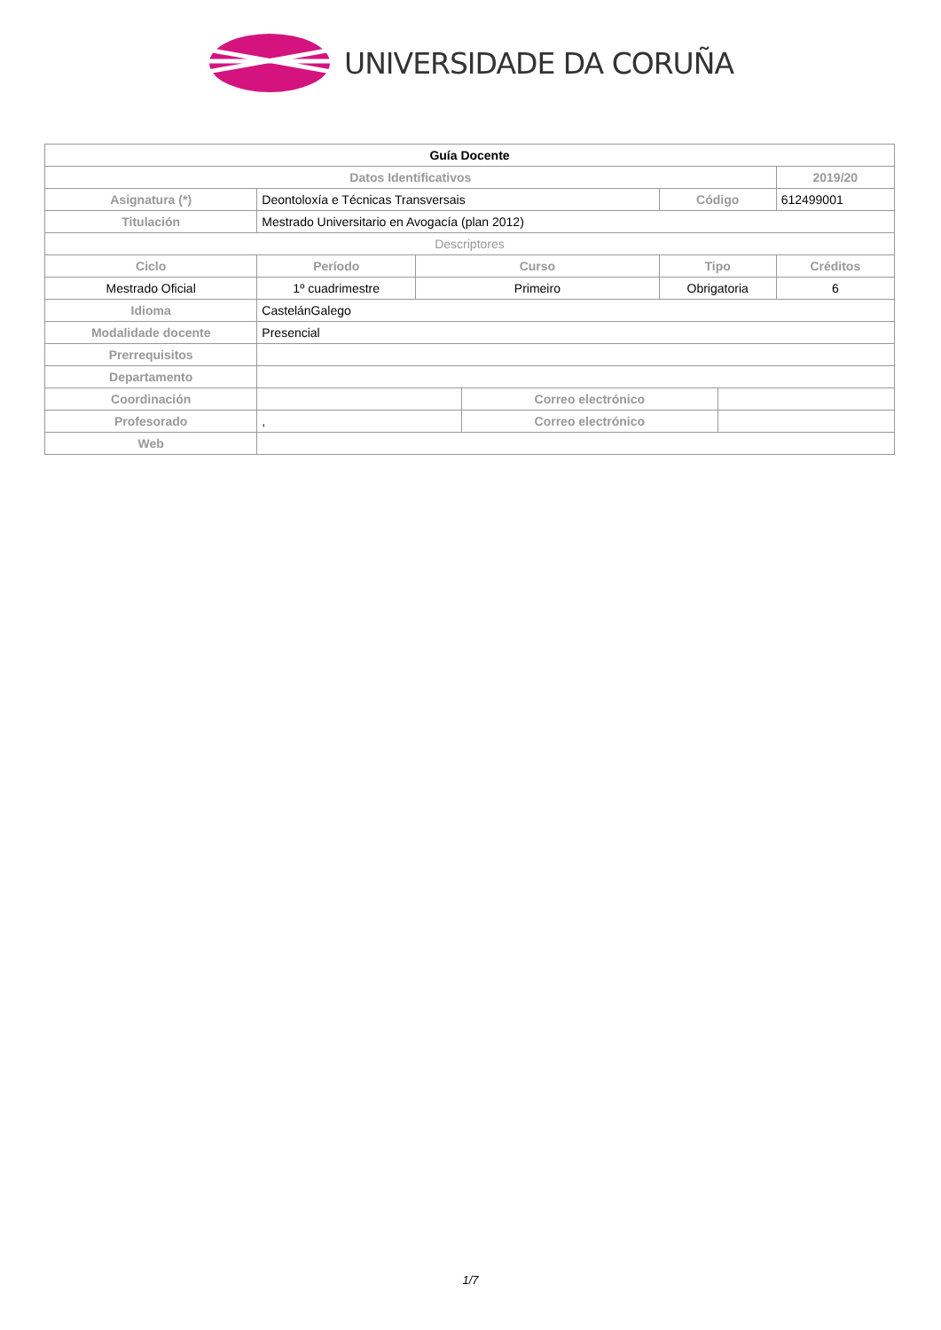UNIVERSIDADE DA CORUÑA
| Guía Docente | | | | | | |
| Datos Identificativos | | | | | | 2019/20 |
| Asignatura (*) | Deontoloxía e Técnicas Transversais | | | Código | | 612499001 |
| Titulación | Mestrado Universitario en Avogacía (plan 2012) | | | | | |
| Descriptores | | | | | | |
| Ciclo | Período | Curso | | Tipo | | Créditos |
| Mestrado Oficial | 1º cuadrimestre | Primeiro | | Obrigatoria | | 6 |
| Idioma | CastelánGalego | | | | | |
| Modalidade docente | Presencial | | | | | |
| Prerrequisitos | | | | | | |
| Departamento | | | | | | |
| Coordinación | | | Correo electrónico | | | |
| Profesorado | , | | Correo electrónico | | | |
| Web | | | | | | |
1/7